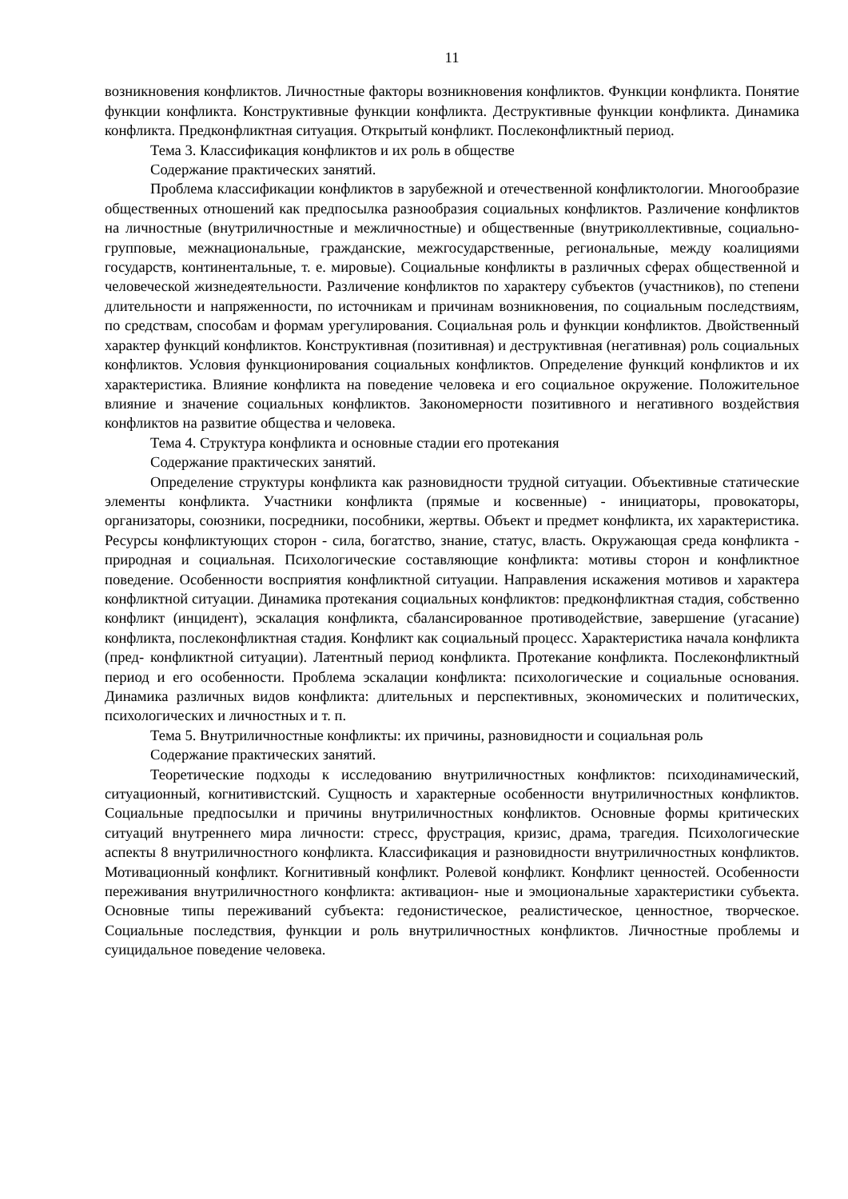11
возникновения конфликтов. Личностные факторы возникновения конфликтов. Функции конфликта. Понятие функции конфликта. Конструктивные функции конфликта. Деструктивные функции конфликта. Динамика конфликта. Предконфликтная ситуация. Открытый конфликт. Послеконфликтный период.
Тема 3. Классификация конфликтов и их роль в обществе
Содержание практических занятий.
Проблема классификации конфликтов в зарубежной и отечественной конфликтологии. Многообразие общественных отношений как предпосылка разнообразия социальных конфликтов. Различение конфликтов на личностные (внутриличностные и межличностные) и общественные (внутриколлективные, социально-групповые, межнациональные, гражданские, межгосударственные, региональные, между коалициями государств, континентальные, т. е. мировые). Социальные конфликты в различных сферах общественной и человеческой жизнедеятельности. Различение конфликтов по характеру субъектов (участников), по степени длительности и напряженности, по источникам и причинам возникновения, по социальным последствиям, по средствам, способам и формам урегулирования. Социальная роль и функции конфликтов. Двойственный характер функций конфликтов. Конструктивная (позитивная) и деструктивная (негативная) роль социальных конфликтов. Условия функционирования социальных конфликтов. Определение функций конфликтов и их характеристика. Влияние конфликта на поведение человека и его социальное окружение. Положительное влияние и значение социальных конфликтов. Закономерности позитивного и негативного воздействия конфликтов на развитие общества и человека.
Тема 4. Структура конфликта и основные стадии его протекания
Содержание практических занятий.
Определение структуры конфликта как разновидности трудной ситуации. Объективные статические элементы конфликта. Участники конфликта (прямые и косвенные) - инициаторы, провокаторы, организаторы, союзники, посредники, пособники, жертвы. Объект и предмет конфликта, их характеристика. Ресурсы конфликтующих сторон - сила, богатство, знание, статус, власть. Окружающая среда конфликта - природная и социальная. Психологические составляющие конфликта: мотивы сторон и конфликтное поведение. Особенности восприятия конфликтной ситуации. Направления искажения мотивов и характера конфликтной ситуации. Динамика протекания социальных конфликтов: предконфликтная стадия, собственно конфликт (инцидент), эскалация конфликта, сбалансированное противодействие, завершение (угасание) конфликта, послеконфликтная стадия. Конфликт как социальный процесс. Характеристика начала конфликта (пред- конфликтной ситуации). Латентный период конфликта. Протекание конфликта. Послеконфликтный период и его особенности. Проблема эскалации конфликта: психологические и социальные основания. Динамика различных видов конфликта: длительных и перспективных, экономических и политических, психологических и личностных и т. п.
Тема 5. Внутриличностные конфликты: их причины, разновидности и социальная роль
Содержание практических занятий.
Теоретические подходы к исследованию внутриличностных конфликтов: психодинамический, ситуационный, когнитивистский. Сущность и характерные особенности внутриличностных конфликтов. Социальные предпосылки и причины внутриличностных конфликтов. Основные формы критических ситуаций внутреннего мира личности: стресс, фрустрация, кризис, драма, трагедия. Психологические аспекты 8 внутриличностного конфликта. Классификация и разновидности внутриличностных конфликтов. Мотивационный конфликт. Когнитивный конфликт. Ролевой конфликт. Конфликт ценностей. Особенности переживания внутриличностного конфликта: активацион- ные и эмоциональные характеристики субъекта. Основные типы переживаний субъекта: гедонистическое, реалистическое, ценностное, творческое. Социальные последствия, функции и роль внутриличностных конфликтов. Личностные проблемы и суицидальное поведение человека.